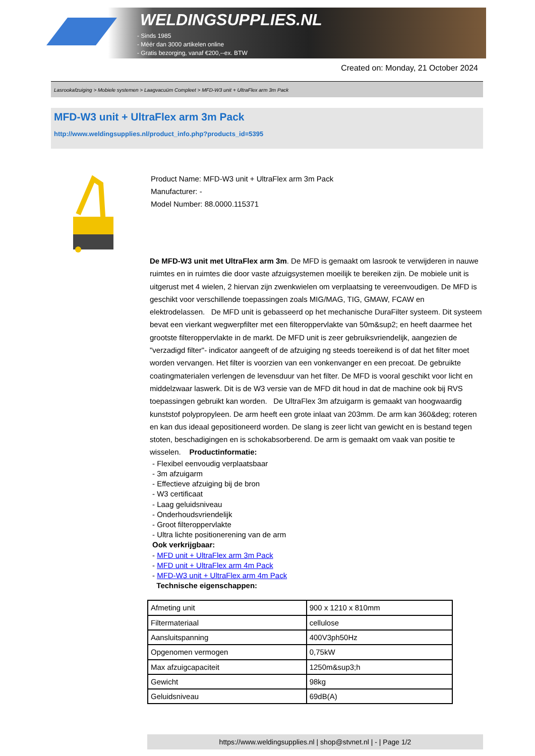WELDINGSUPPLIES.NL
- Sinds 1985
- Méér dan 3000 artikelen online
- Gratis bezorging, vanaf €200,--ex. BTW
Created on: Monday, 21 October 2024
Lasrookafzuiging > Mobiele systemen > Laagvacuüm Compleet > MFD-W3 unit + UltraFlex arm 3m Pack
MFD-W3 unit + UltraFlex arm 3m Pack
http://www.weldingsupplies.nl/product_info.php?products_id=5395
Product Name: MFD-W3 unit + UltraFlex arm 3m Pack
Manufacturer: -
Model Number: 88.0000.115371
De MFD-W3 unit met UltraFlex arm 3m. De MFD is gemaakt om lasrook te verwijderen in nauwe ruimtes en in ruimtes die door vaste afzuigsystemen moeilijk te bereiken zijn. De mobiele unit is uitgerust met 4 wielen, 2 hiervan zijn zwenkwielen om verplaatsing te vereenvoudigen. De MFD is geschikt voor verschillende toepassingen zoals MIG/MAG, TIG, GMAW, FCAW en elektrodelassen. De MFD unit is gebasseerd op het mechanische DuraFilter systeem. Dit systeem bevat een vierkant wegwerpfilter met een filteroppervlakte van 50m&sup2; en heeft daarmee het grootste filteroppervlakte in de markt. De MFD unit is zeer gebruiksvriendelijk, aangezien de "verzadigd filter"- indicator aangeeft of de afzuiging ng steeds toereikend is of dat het filter moet worden vervangen. Het filter is voorzien van een vonkenvanger en een precoat. De gebruikte coatingmaterialen verlengen de levensduur van het filter. De MFD is vooral geschikt voor licht en middelzwaar laswerk. Dit is de W3 versie van de MFD dit houd in dat de machine ook bij RVS toepassingen gebruikt kan worden. De UltraFlex 3m afzuigarm is gemaakt van hoogwaardig kunststof polypropyleen. De arm heeft een grote inlaat van 203mm. De arm kan 360&deg; roteren en kan dus ideaal gepositioneerd worden. De slang is zeer licht van gewicht en is bestand tegen stoten, beschadigingen en is schokabsorberend. De arm is gemaakt om vaak van positie te wisselen. Productinformatie:
- Flexibel eenvoudig verplaatsbaar
- 3m afzuigarm
- Effectieve afzuiging bij de bron
- W3 certificaat
- Laag geluidsniveau
- Onderhoudsvriendelijk
- Groot filteroppervlakte
- Ultra lichte positionerening van de arm
Ook verkrijgbaar:
- MFD unit + UltraFlex arm 3m Pack
- MFD unit + UltraFlex arm 4m Pack
- MFD-W3 unit + UltraFlex arm 4m Pack
Technische eigenschappen:
| Afmeting unit | 900 x 1210 x 810mm |
| Filtermateriaal | cellulose |
| Aansluitspanning | 400V3ph50Hz |
| Opgenomen vermogen | 0,75kW |
| Max afzuigcapaciteit | 1250m&sup3;h |
| Gewicht | 98kg |
| Geluidsniveau | 69dB(A) |
https://www.weldingsupplies.nl | shop@stvnet.nl | - | Page 1/2